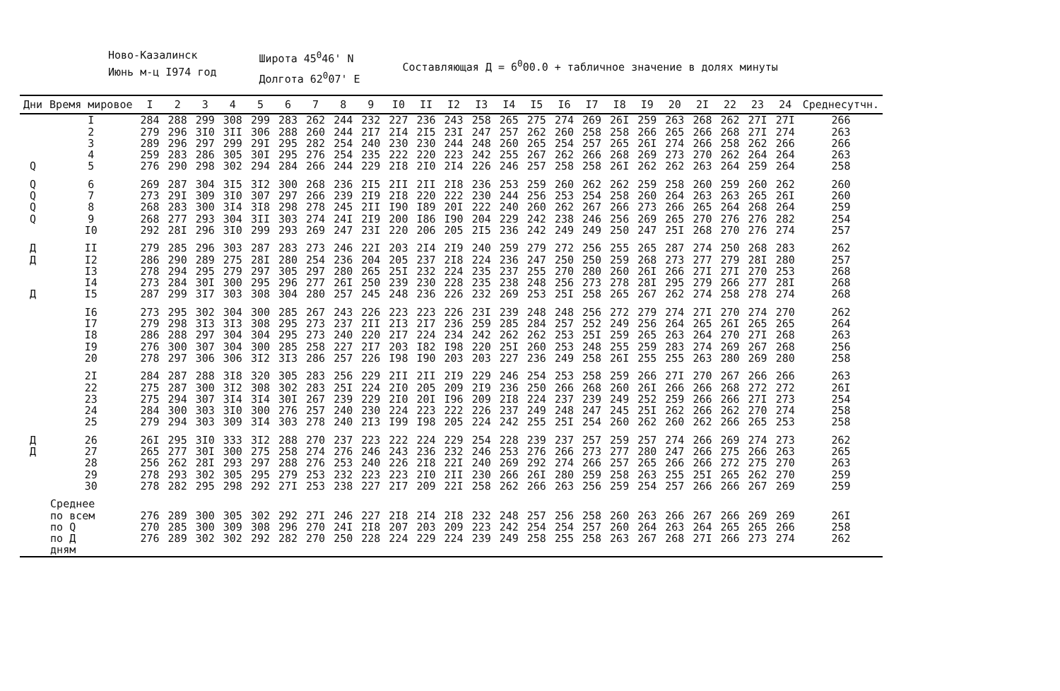Ново-Казалинск
Июнь м-ц I974 год
Широта 45<sup>0</sup>46' N
Долгота 62<sup>0</sup>07' E
Составляющая Д = 6<sup>0</sup>00.0 + табличное значение в долях минуты
| Дни | Время мировое | I | 2 | 3 | 4 | 5 | 6 | 7 | 8 | 9 | I0 | II | I2 | I3 | I4 | I5 | I6 | I7 | I8 | I9 | 20 | 2I | 22 | 23 | 24 | Среднесутчн. |
| --- | --- | --- | --- | --- | --- | --- | --- | --- | --- | --- | --- | --- | --- | --- | --- | --- | --- | --- | --- | --- | --- | --- | --- | --- | --- | --- |
| Q | I 2 3 4 5 | 284 279 289 259 276 | 288 296 296 283 290 | 299 3I0 297 286 298 | 308 3II 299 305 302 | 299 306 29I 30I 294 | 283 288 295 295 284 | 262 260 282 276 266 | 244 244 254 254 244 | 232 2I7 240 235 229 | 227 2I4 230 222 2I8 | 236 2I5 230 220 2I0 | 243 23I 244 223 2I4 | 258 247 248 242 226 | 265 257 260 255 246 | 275 262 265 267 257 | 274 260 254 262 258 | 269 258 257 266 258 | 26I 258 265 268 26I | 259 266 26I 269 262 | 263 265 274 273 262 | 268 266 266 270 263 | 262 268 258 262 264 | 27I 27I 262 264 259 | 27I 274 266 264 264 | 266 263 266 263 258 |
| Q Q Q Q | 6 7 8 9 I0 | 269 273 268 268 292 | 287 29I 283 277 28I | 304 309 300 293 296 | 3I5 3I0 3I4 304 3I0 | 3I2 307 3I8 3II 299 | 300 297 298 303 293 | 268 266 278 274 269 | 236 239 245 24I 247 | 2I5 2I9 2II 2I9 23I | 2II 2I8 I90 200 220 | 2II 220 I89 I86 206 | 2I8 222 20I I90 205 | 236 230 222 204 2I5 | 253 244 240 229 236 | 259 256 260 242 242 | 260 253 262 238 249 | 262 254 267 246 249 | 262 258 266 256 250 | 259 260 273 269 247 | 258 264 266 265 25I | 260 263 265 270 268 | 259 263 264 276 270 | 260 265 268 276 276 | 262 26I 264 282 274 | 260 260 259 254 257 |
| Д Д Д | II I2 I3 I4 I5 | 279 286 278 273 287 | 285 290 294 284 299 | 296 289 295 30I 3I7 | 303 275 279 300 303 | 287 28I 297 295 308 | 283 280 305 296 304 | 273 254 297 277 280 | 246 236 280 26I 257 | 22I 204 265 250 245 | 203 205 25I 239 248 | 2I4 237 232 230 236 | 2I9 2I8 224 228 226 | 240 224 235 235 232 | 259 236 237 238 269 | 279 247 255 248 253 | 272 250 270 256 25I | 256 250 280 273 258 | 255 259 260 278 265 | 265 268 26I 28I 267 | 287 273 266 295 262 | 274 277 27I 279 274 | 250 279 27I 266 258 | 268 28I 270 277 278 | 283 280 253 28I 274 | 262 257 268 268 268 |
| | I6 I7 I8 I9 20 | 273 279 286 276 278 | 295 298 288 300 297 | 302 3I3 297 307 306 | 304 3I3 304 304 306 | 300 308 304 300 3I2 | 285 295 295 285 3I3 | 267 273 273 258 286 | 243 237 240 227 257 | 226 2II 220 2I7 226 | 223 2I3 2I7 203 I98 | 223 2I7 224 I82 I90 | 226 236 234 I98 203 | 23I 259 242 220 203 | 239 285 262 25I 227 | 248 284 262 260 236 | 248 257 253 253 249 | 256 252 25I 248 258 | 272 249 259 255 26I | 279 256 265 259 255 | 274 264 263 283 255 | 27I 265 264 274 263 | 270 26I 270 269 280 | 274 265 27I 267 269 | 270 265 268 268 280 | 262 264 263 256 258 |
| | 2I 22 23 24 25 | 284 275 275 284 279 | 287 287 294 300 294 | 288 300 307 303 303 | 3I8 3I2 3I4 3I0 309 | 320 308 3I4 300 3I4 | 305 302 30I 276 303 | 283 283 267 257 278 | 256 25I 239 240 240 | 229 224 229 230 2I3 | 2II 2I0 2I0 224 I99 | 2II 205 20I 223 I98 | 2I9 209 I96 222 205 | 229 2I9 209 226 224 | 246 236 2I8 237 242 | 254 250 224 249 255 | 253 266 237 248 25I | 258 268 239 247 254 | 259 260 249 245 260 | 266 26I 252 25I 262 | 27I 266 259 262 260 | 270 266 266 266 262 | 267 268 266 262 266 | 266 272 27I 270 265 | 266 272 273 274 253 | 263 26I 254 258 258 |
| Д Д | 26 27 28 29 30 | 26I 265 256 278 278 | 295 277 262 293 282 | 3I0 30I 28I 302 295 | 333 300 293 305 298 | 3I2 275 297 295 292 | 288 258 288 279 27I | 270 274 276 253 253 | 237 276 253 232 238 | 223 246 240 223 227 | 222 243 226 223 2I7 | 224 236 2I8 2I0 209 | 229 232 22I 2II 22I | 254 246 240 230 258 | 228 253 269 266 262 | 239 276 292 26I 266 | 237 266 274 280 263 | 257 273 266 259 256 | 259 277 257 258 259 | 257 280 265 263 254 | 274 247 266 255 257 | 266 266 266 25I 266 | 269 275 272 265 266 | 274 266 275 262 267 | 273 263 270 270 269 | 262 265 263 259 259 |
| | Среднее по всем по Q по Д дням | 276 270 276 | 289 285 289 | 300 300 302 | 305 309 302 | 302 308 292 | 292 296 282 | 27I 270 270 | 246 24I 250 | 227 2I8 228 | 2I8 207 224 | 2I4 203 229 | 2I8 209 224 | 232 223 239 | 248 242 249 | 257 254 258 | 256 254 255 | 258 257 258 | 260 260 263 | 263 264 267 | 266 263 268 | 267 264 27I | 266 265 266 | 269 265 273 | 269 266 274 | 26I 258 262 |